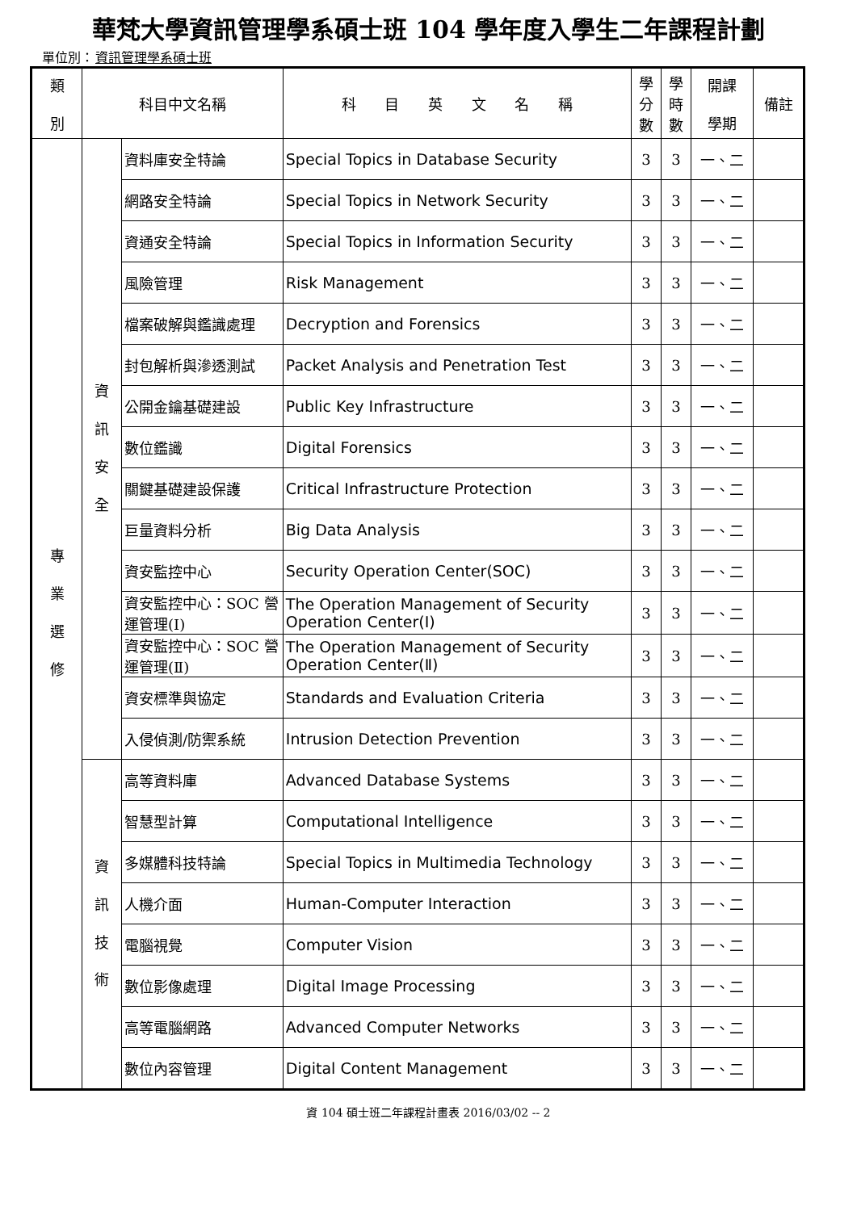華梵大學資訊管理學系碩士班 104 學年度入學生二年課程計劃
單位別：資訊管理學系碩士班
| 類 別 | 科目中文名稱 | | 科 目 英 文 名 稱 | 學 分 數 | 學 時 數 | 開課 學期 | 備註 |
| --- | --- | --- | --- | --- | --- | --- | --- |
| 專 業 選 修 | 資 訊 安 全 | 資料庫安全特論 | Special Topics in Database Security | 3 | 3 | 一、二 | |
| | | 網路安全特論 | Special Topics in Network Security | 3 | 3 | 一、二 | |
| | | 資通安全特論 | Special Topics in Information Security | 3 | 3 | 一、二 | |
| | | 風險管理 | Risk Management | 3 | 3 | 一、二 | |
| | | 檔案破解與鑑識處理 | Decryption and Forensics | 3 | 3 | 一、二 | |
| | | 封包解析與滲透測試 | Packet Analysis and Penetration Test | 3 | 3 | 一、二 | |
| | | 公開金鑰基礎建設 | Public Key Infrastructure | 3 | 3 | 一、二 | |
| | | 數位鑑識 | Digital Forensics | 3 | 3 | 一、二 | |
| | | 關鍵基礎建設保護 | Critical Infrastructure Protection | 3 | 3 | 一、二 | |
| | | 巨量資料分析 | Big Data Analysis | 3 | 3 | 一、二 | |
| | | 資安監控中心 | Security Operation Center(SOC) | 3 | 3 | 一、二 | |
| | | 資安監控中心：SOC 營運管理(Ⅰ) | The Operation Management of Security Operation Center(Ⅰ) | 3 | 3 | 一、二 | |
| | | 資安監控中心：SOC 營運管理(Ⅱ) | The Operation Management of Security Operation Center(Ⅱ) | 3 | 3 | 一、二 | |
| | | 資安標準與協定 | Standards and Evaluation Criteria | 3 | 3 | 一、二 | |
| | | 入侵偵測/防禦系統 | Intrusion Detection Prevention | 3 | 3 | 一、二 | |
| | 資 訊 技 術 | 高等資料庫 | Advanced Database Systems | 3 | 3 | 一、二 | |
| | | 智慧型計算 | Computational Intelligence | 3 | 3 | 一、二 | |
| | | 多媒體科技特論 | Special Topics in Multimedia Technology | 3 | 3 | 一、二 | |
| | | 人機介面 | Human-Computer Interaction | 3 | 3 | 一、二 | |
| | | 電腦視覺 | Computer Vision | 3 | 3 | 一、二 | |
| | | 數位影像處理 | Digital Image Processing | 3 | 3 | 一、二 | |
| | | 高等電腦網路 | Advanced Computer Networks | 3 | 3 | 一、二 | |
| | | 數位內容管理 | Digital Content Management | 3 | 3 | 一、二 | |
資 104 碩士班二年課程計畫表 2016/03/02 -- 2